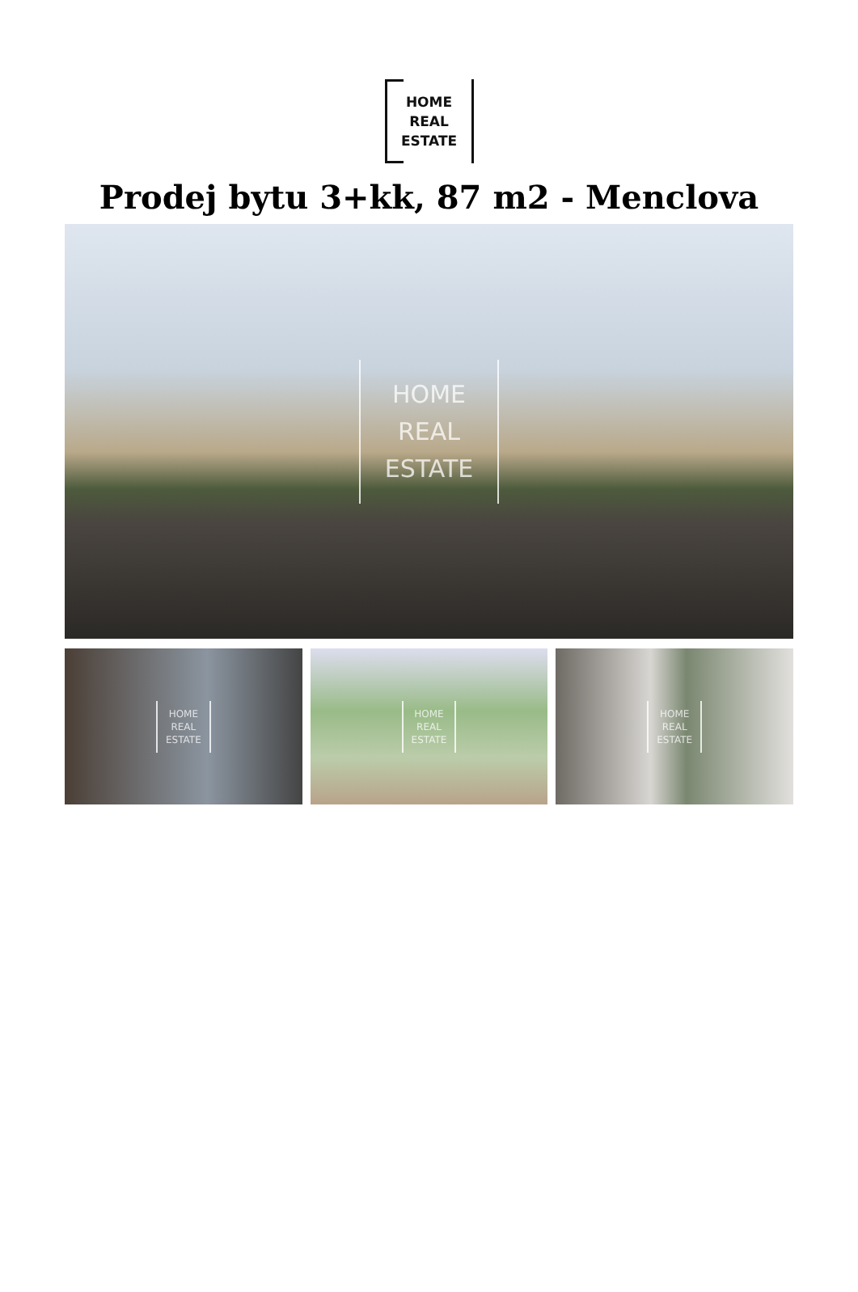HOME
REAL
ESTATE
Prodej bytu 3+kk, 87 m2 - Menclova
HOME
REAL
ESTATE
HOME
REAL
ESTATE
HOME
REAL
ESTATE
HOME
REAL
ESTATE